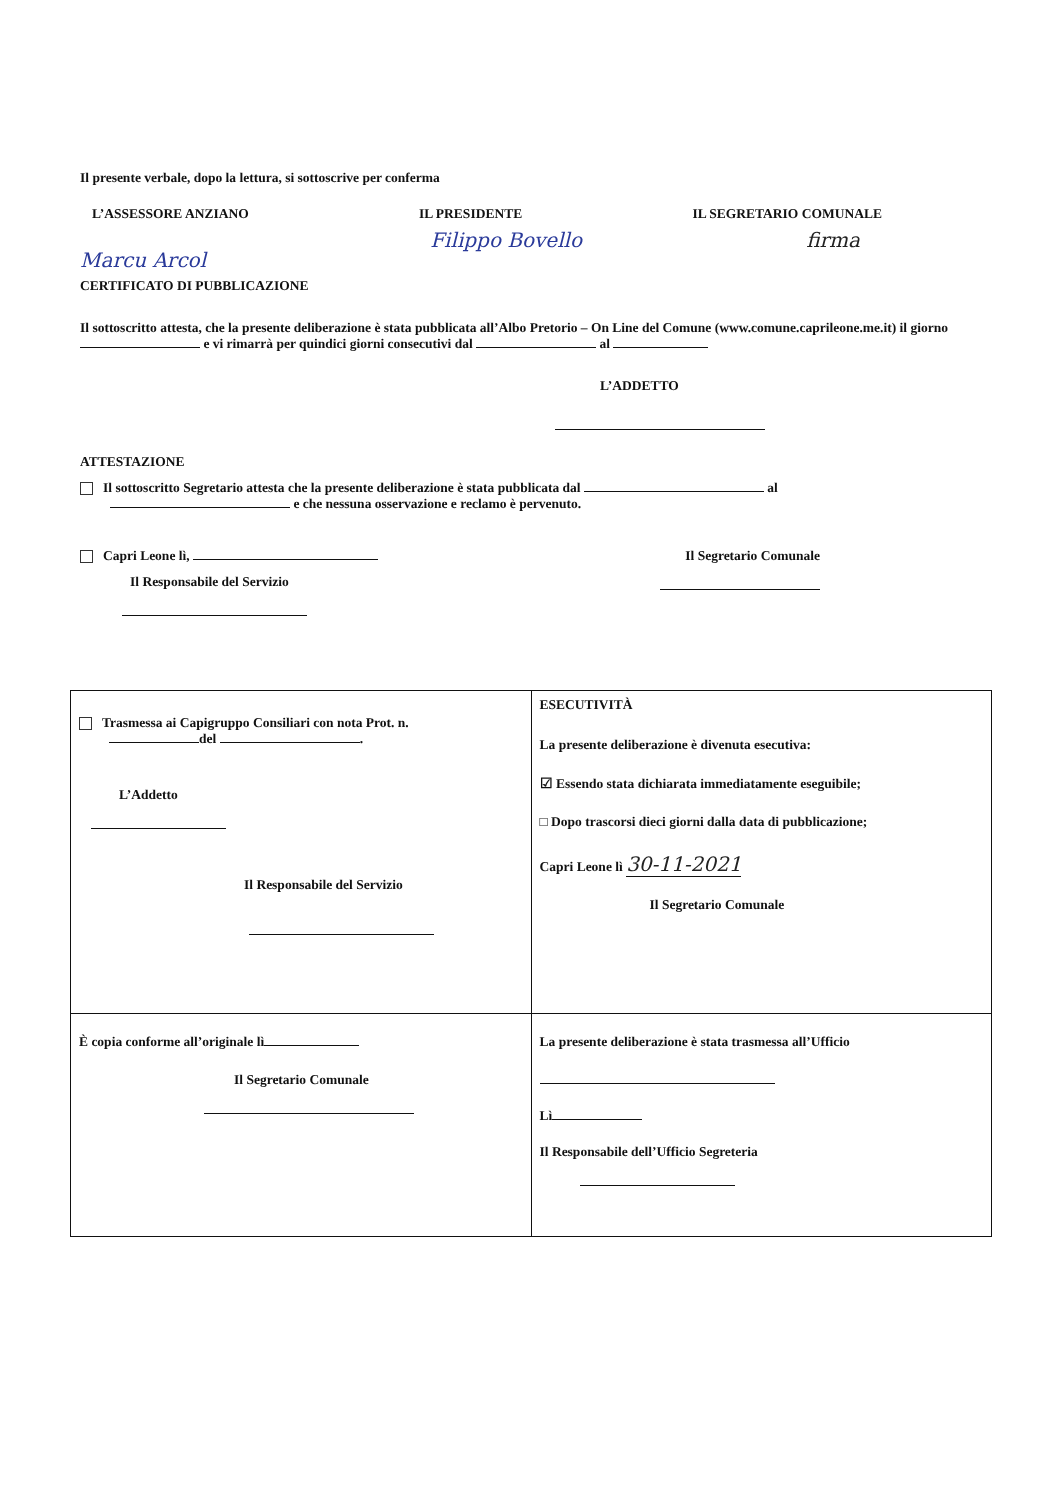Il presente verbale, dopo la lettura, si sottoscrive per conferma
L’ASSESSORE ANZIANO IL PRESIDENTE IL SEGRETARIO COMUNALE
Marcu Arcol Filippo Bovello firma
CERTIFICATO DI PUBBLICAZIONE
Il sottoscritto attesta, che la presente deliberazione è stata pubblicata all’Albo Pretorio – On Line del Comune (www.comune.caprileone.me.it) il giorno e vi rimarrà per quindici giorni consecutivi dal al
L’ADDETTO
ATTESTAZIONE
Il sottoscritto Segretario attesta che la presente deliberazione è stata pubblicata dal al e che nessuna osservazione e reclamo è pervenuto.
Capri Leone lì, Il Segretario Comunale
Il Responsabile del Servizio
| Trasmessa ai Capigruppo Consiliari con nota Prot. n. del . L’Addetto Il Responsabile del Servizio | ESECUTIVITÀ La presente deliberazione è divenuta esecutiva: ☑ Essendo stata dichiarata immediatamente eseguibile; □ Dopo trascorsi dieci giorni dalla data di pubblicazione; Capri Leone lì 30-11-2021 Il Segretario Comunale |
| È copia conforme all’originale lì Il Segretario Comunale | La presente deliberazione è stata trasmessa all’Ufficio Lì Il Responsabile dell’Ufficio Segreteria |